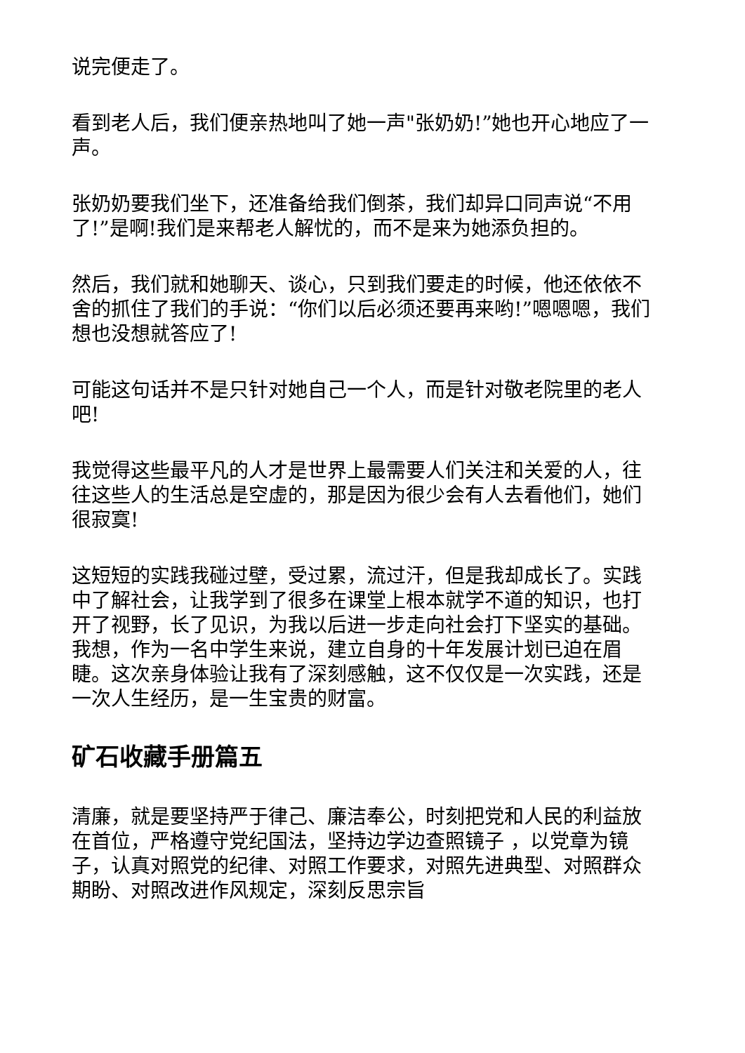说完便走了。
看到老人后，我们便亲热地叫了她一声"张奶奶!”她也开心地应了一声。
张奶奶要我们坐下，还准备给我们倒茶，我们却异口同声说“不用了!”是啊!我们是来帮老人解忧的，而不是来为她添负担的。
然后，我们就和她聊天、谈心，只到我们要走的时候，他还依依不舍的抓住了我们的手说：“你们以后必须还要再来哟!”嗯嗯嗯，我们想也没想就答应了!
可能这句话并不是只针对她自己一个人，而是针对敬老院里的老人吧!
我觉得这些最平凡的人才是世界上最需要人们关注和关爱的人，往往这些人的生活总是空虚的，那是因为很少会有人去看他们，她们很寂寞!
这短短的实践我碰过壁，受过累，流过汗，但是我却成长了。实践中了解社会，让我学到了很多在课堂上根本就学不道的知识，也打开了视野，长了见识，为我以后进一步走向社会打下坚实的基础。我想，作为一名中学生来说，建立自身的十年发展计划已迫在眉睫。这次亲身体验让我有了深刻感触，这不仅仅是一次实践，还是一次人生经历，是一生宝贵的财富。
矿石收藏手册篇五
清廉，就是要坚持严于律己、廉洁奉公，时刻把党和人民的利益放在首位，严格遵守党纪国法，坚持边学边查照镜子 ，以党章为镜子，认真对照党的纪律、对照工作要求，对照先进典型、对照群众期盼、对照改进作风规定，深刻反思宗旨